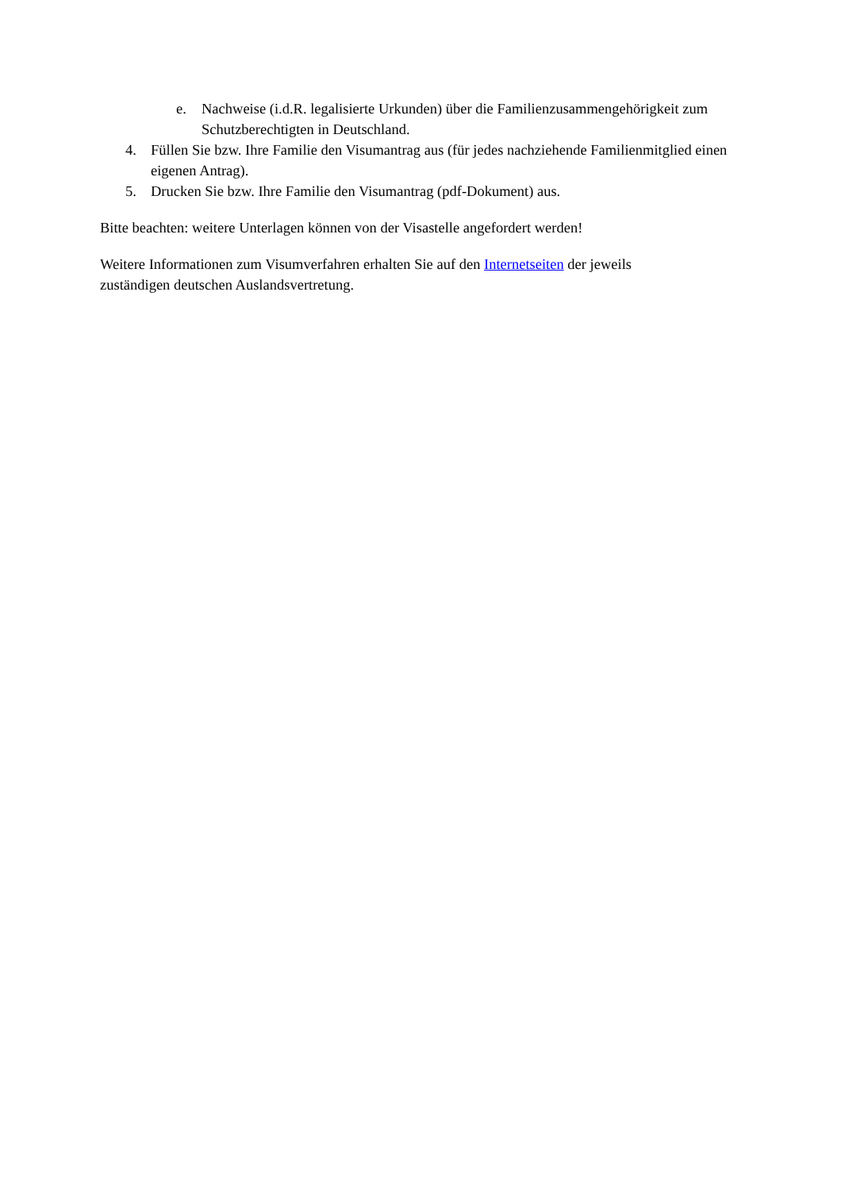e. Nachweise (i.d.R. legalisierte Urkunden) über die Familienzusammengehörigkeit zum Schutzberechtigten in Deutschland.
4. Füllen Sie bzw. Ihre Familie den Visumantrag aus (für jedes nachziehende Familienmitglied einen eigenen Antrag).
5. Drucken Sie bzw. Ihre Familie den Visumantrag (pdf-Dokument) aus.
Bitte beachten: weitere Unterlagen können von der Visastelle angefordert werden!
Weitere Informationen zum Visumverfahren erhalten Sie auf den Internetseiten der jeweils
zuständigen deutschen Auslandsvertretung.